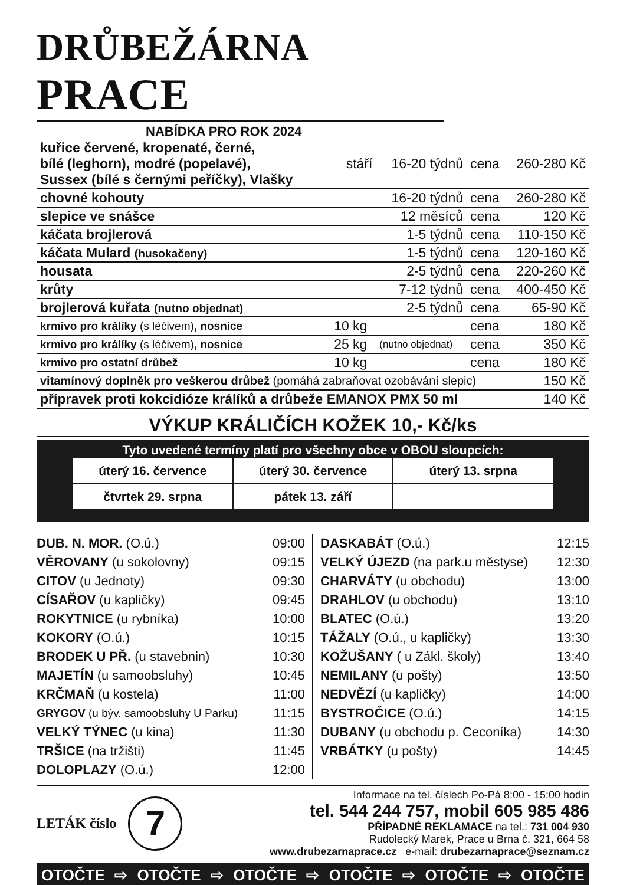DRŮBEŽÁRNA PRACE
NABÍDKA PRO ROK 2024
| kuřice červené, kropenaté, černé, bílé (leghorn), modré (popelavé), Sussex (bílé s černými peříčky), Vlašky | stáří | 16-20 týdnů | cena | 260-280 Kč |
| chovné kohouty | | 16-20 týdnů | cena | 260-280 Kč |
| slepice ve snášce | | 12 měsíců | cena | 120 Kč |
| káčata brojlerová | | 1-5 týdnů | cena | 110-150 Kč |
| káčata Mulard (husokačeny) | | 1-5 týdnů | cena | 120-160 Kč |
| housata | | 2-5 týdnů | cena | 220-260 Kč |
| krůty | | 7-12 týdnů | cena | 400-450 Kč |
| brojlerová kuřata (nutno objednat) | | 2-5 týdnů | cena | 65-90 Kč |
| krmivo pro králíky (s léčivem) , nosnice | 10 kg | | cena | 180 Kč |
| krmivo pro králíky (s léčivem) , nosnice | 25 kg | (nutno objednat) | cena | 350 Kč |
| krmivo pro ostatní drůbež | 10 kg | | cena | 180 Kč |
| vitamínový doplněk pro veškerou drůbež (pomáhá zabraňovat ozobávání slepic) | | | | 150 Kč |
| přípravek proti kokcidióze králíků a drůbeže EMANOX PMX 50 ml | | | | 140 Kč |
VÝKUP KRÁLIČÍCH KOŽEK 10,- Kč/ks
Tyto uvedené termíny platí pro všechny obce v OBOU sloupcích:
| úterý 16. července | úterý 30. července | úterý 13. srpna |
| čtvrtek 29. srpna | pátek 13. září | |
| DUB. N. MOR. (O.ú.) | 09:00 |
| VĚROVANY (u sokolovny) | 09:15 |
| CITOV (u Jednoty) | 09:30 |
| CÍSAŘOV (u kapličky) | 09:45 |
| ROKYTNICE (u rybníka) | 10:00 |
| KOKORY (O.ú.) | 10:15 |
| BRODEK U PŘ. (u stavebnin) | 10:30 |
| MAJETÍN (u samoobsluhy) | 10:45 |
| KRČMAŇ (u kostela) | 11:00 |
| GRYGOV (u býv. samoobsluhy U Parku) | 11:15 |
| VELKÝ TÝNEC (u kina) | 11:30 |
| TRŠICE (na tržišti) | 11:45 |
| DOLOPLAZY (O.ú.) | 12:00 |
| DASKABÁT (O.ú.) | 12:15 |
| VELKÝ ÚJEZD (na park.u městyse) | 12:30 |
| CHARVÁTY (u obchodu) | 13:00 |
| DRAHLOV (u obchodu) | 13:10 |
| BLATEC (O.ú.) | 13:20 |
| TÁŽALY (O.ú., u kapličky) | 13:30 |
| KOŽUŠANY ( u Zákl. školy) | 13:40 |
| NEMILANY (u pošty) | 13:50 |
| NEDVĚZÍ (u kapličky) | 14:00 |
| BYSTROČICE (O.ú.) | 14:15 |
| DUBANY (u obchodu p. Ceconíka) | 14:30 |
| VRBÁTKY (u pošty) | 14:45 |
LETÁK číslo
7
Informace na tel. číslech Po-Pá 8:00 - 15:00 hodin
tel. 544 244 757, mobil 605 985 486
PŘÍPADNÉ REKLAMACE na tel.: 731 004 930
Rudolecký Marek, Prace u Brna č. 321, 664 58
www.drubezarnaprace.cz e-mail: drubezarnaprace@seznam.cz
OTOČTE ⇨ OTOČTE ⇨ OTOČTE ⇨ OTOČTE ⇨ OTOČTE ⇨ OTOČTE